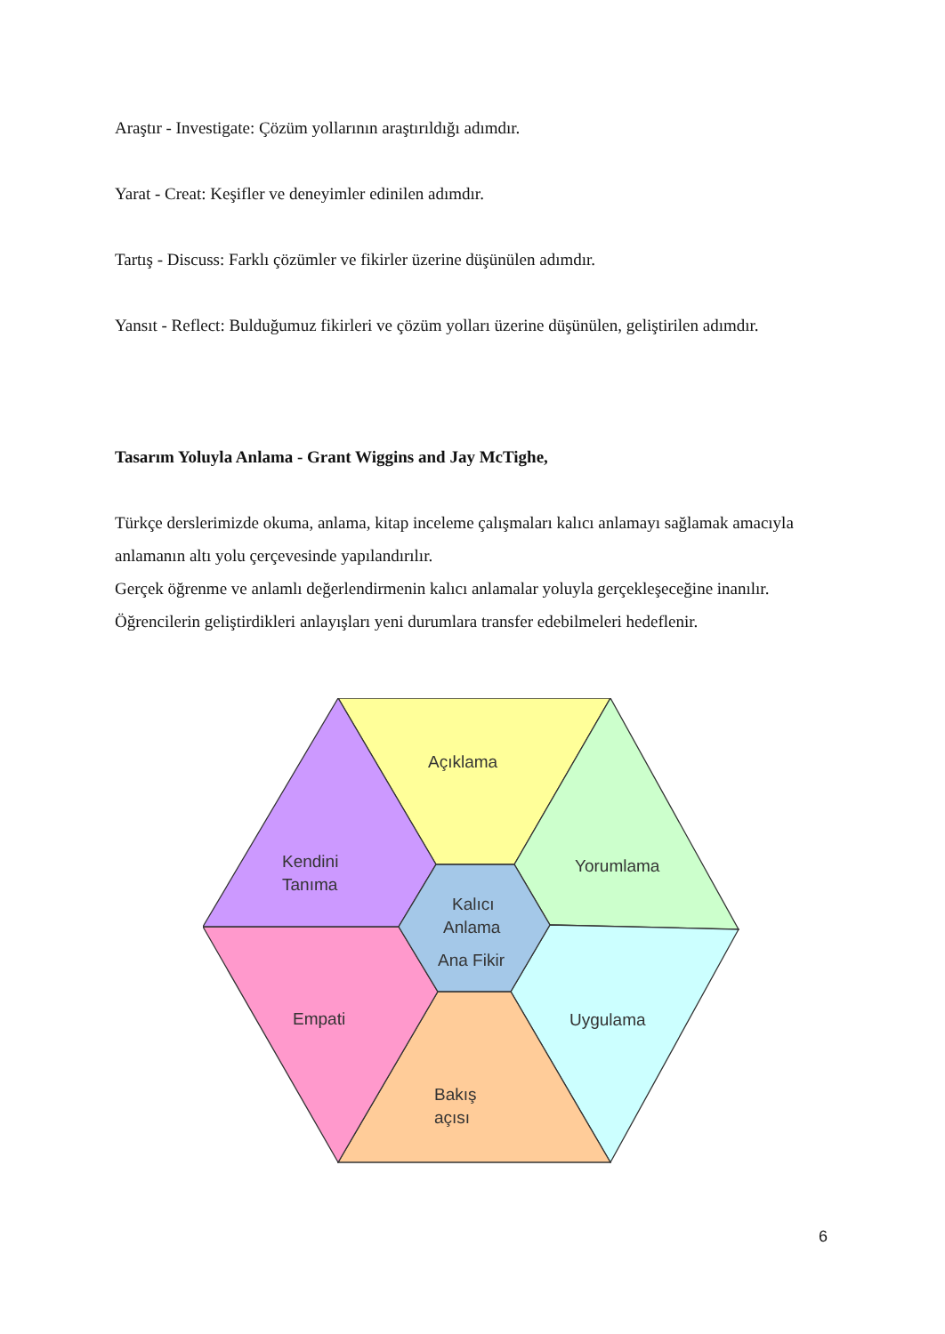Araştır - Investigate: Çözüm yollarının araştırıldığı adımdır.
Yarat - Creat: Keşifler ve deneyimler edinilen adımdır.
Tartış - Discuss: Farklı çözümler ve fikirler üzerine düşünülen adımdır.
Yansıt - Reflect: Bulduğumuz fikirleri ve çözüm yolları üzerine düşünülen, geliştirilen adımdır.
Tasarım Yoluyla Anlama - Grant Wiggins and Jay McTighe,
Türkçe derslerimizde okuma, anlama, kitap inceleme çalışmaları kalıcı anlamayı sağlamak amacıyla anlamanın altı yolu çerçevesinde yapılandırılır.
Gerçek öğrenme ve anlamlı değerlendirmenin kalıcı anlamalar yoluyla gerçekleşeceğine inanılır. Öğrencilerin geliştirdikleri anlayışları yeni durumlara transfer edebilmeleri hedeflenir.
Açıklama
Yorumlama
Kendini
Tanıma
Kalıcı
Anlama
Ana Fikir
Empati
Uygulama
Bakış
açısı
6